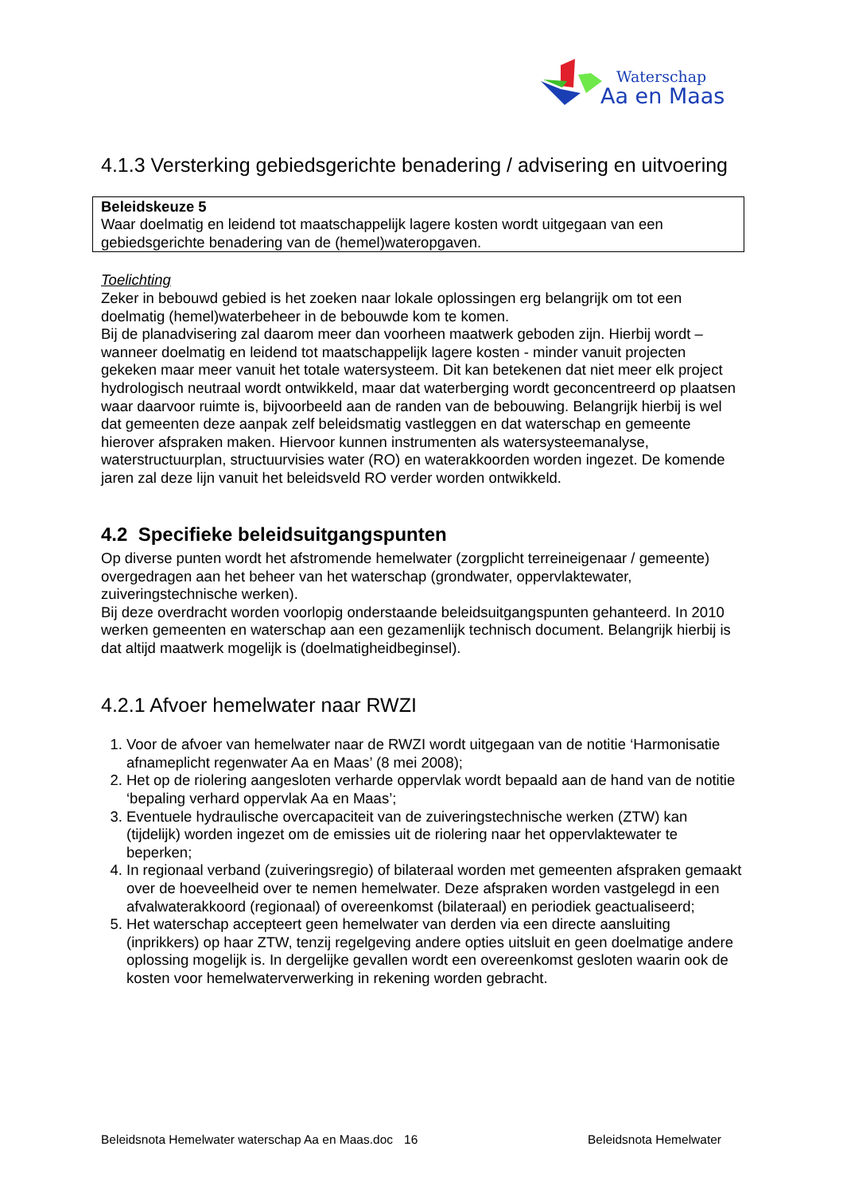Waterschap
Aa en Maas
4.1.3 Versterking gebiedsgerichte benadering / advisering en uitvoering
Beleidskeuze 5
Waar doelmatig en leidend tot maatschappelijk lagere kosten wordt uitgegaan van een gebiedsgerichte benadering van de (hemel)wateropgaven.
Toelichting
Zeker in bebouwd gebied is het zoeken naar lokale oplossingen erg belangrijk om tot een doelmatig (hemel)waterbeheer in de bebouwde kom te komen.
Bij de planadvisering zal daarom meer dan voorheen maatwerk geboden zijn. Hierbij wordt – wanneer doelmatig en leidend tot maatschappelijk lagere kosten - minder vanuit projecten gekeken maar meer vanuit het totale watersysteem. Dit kan betekenen dat niet meer elk project hydrologisch neutraal wordt ontwikkeld, maar dat waterberging wordt geconcentreerd op plaatsen waar daarvoor ruimte is, bijvoorbeeld aan de randen van de bebouwing. Belangrijk hierbij is wel dat gemeenten deze aanpak zelf beleidsmatig vastleggen en dat waterschap en gemeente hierover afspraken maken. Hiervoor kunnen instrumenten als watersysteemanalyse, waterstructuurplan, structuurvisies water (RO) en waterakkoorden worden ingezet. De komende jaren zal deze lijn vanuit het beleidsveld RO verder worden ontwikkeld.
4.2 Specifieke beleidsuitgangspunten
Op diverse punten wordt het afstromende hemelwater (zorgplicht terreineigenaar / gemeente) overgedragen aan het beheer van het waterschap (grondwater, oppervlaktewater, zuiveringstechnische werken).
Bij deze overdracht worden voorlopig onderstaande beleidsuitgangspunten gehanteerd. In 2010 werken gemeenten en waterschap aan een gezamenlijk technisch document. Belangrijk hierbij is dat altijd maatwerk mogelijk is (doelmatigheidbeginsel).
4.2.1 Afvoer hemelwater naar RWZI
1. Voor de afvoer van hemelwater naar de RWZI wordt uitgegaan van de notitie ‘Harmonisatie afnameplicht regenwater Aa en Maas’ (8 mei 2008);
2. Het op de riolering aangesloten verharde oppervlak wordt bepaald aan de hand van de notitie ‘bepaling verhard oppervlak Aa en Maas’;
3. Eventuele hydraulische overcapaciteit van de zuiveringstechnische werken (ZTW) kan (tijdelijk) worden ingezet om de emissies uit de riolering naar het oppervlaktewater te beperken;
4. In regionaal verband (zuiveringsregio) of bilateraal worden met gemeenten afspraken gemaakt over de hoeveelheid over te nemen hemelwater. Deze afspraken worden vastgelegd in een afvalwaterakkoord (regionaal) of overeenkomst (bilateraal) en periodiek geactualiseerd;
5. Het waterschap accepteert geen hemelwater van derden via een directe aansluiting (inprikkers) op haar ZTW, tenzij regelgeving andere opties uitsluit en geen doelmatige andere oplossing mogelijk is. In dergelijke gevallen wordt een overeenkomst gesloten waarin ook de kosten voor hemelwaterverwerking in rekening worden gebracht.
Beleidsnota Hemelwater waterschap Aa en Maas.doc 16 Beleidsnota Hemelwater